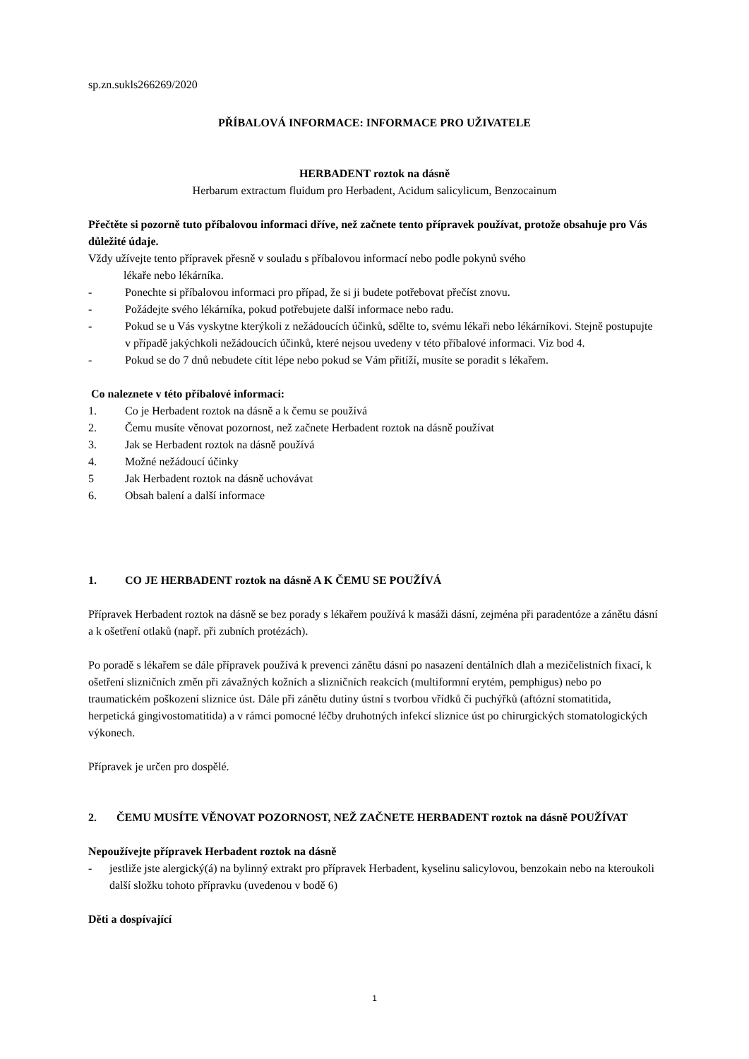sp.zn.sukls266269/2020
PŘÍBALOVÁ INFORMACE: INFORMACE PRO UŽIVATELE
HERBADENT roztok na dásně
Herbarum extractum fluidum pro Herbadent, Acidum salicylicum, Benzocainum
Přečtěte si pozorně tuto příbalovou informaci dříve, než začnete tento přípravek používat, protože obsahuje pro Vás důležité údaje.
Vždy užívejte tento přípravek přesně v souladu s příbalovou informací nebo podle pokynů svého
lékaře nebo lékárníka.
- Ponechte si příbalovou informaci pro případ, že si ji budete potřebovat přečíst znovu.
- Požádejte svého lékárníka, pokud potřebujete další informace nebo radu.
- Pokud se u Vás vyskytne kterýkoli z nežádoucích účinků, sdělte to, svému lékaři nebo lékárníkovi. Stejně postupujte v případě jakýchkoli nežádoucích účinků, které nejsou uvedeny v této příbalové informaci. Viz bod 4.
- Pokud se do 7 dnů nebudete cítit lépe nebo pokud se Vám přitíží, musíte se poradit s lékařem.
Co naleznete v této příbalové informaci:
1. Co je Herbadent roztok na dásně a k čemu se používá
2. Čemu musíte věnovat pozornost, než začnete Herbadent roztok na dásně používat
3. Jak se Herbadent roztok na dásně používá
4. Možné nežádoucí účinky
5 Jak Herbadent roztok na dásně uchovávat
6. Obsah balení a další informace
1. CO JE HERBADENT roztok na dásně A K ČEMU SE POUŽÍVÁ
Přípravek Herbadent roztok na dásně se bez porady s lékařem používá k masáži dásní, zejména při paradentóze a zánětu dásní a k ošetření otlaků (např. při zubních protézách).
Po poradě s lékařem se dále přípravek používá k prevenci zánětu dásní po nasazení dentálních dlah a mezičelistních fixací, k ošetření slizničních změn při závažných kožních a slizničních reakcích (multiformní erytém, pemphigus) nebo po traumatickém poškození sliznice úst. Dále při zánětu dutiny ústní s tvorbou vřídků či puchýřků (aftózní stomatitida, herpetická gingivostomatitida) a v rámci pomocné léčby druhotných infekcí sliznice úst po chirurgických stomatologických výkonech.
Přípravek je určen pro dospělé.
2. ČEMU MUSÍTE VĚNOVAT POZORNOST, NEŽ ZAČNETE HERBADENT roztok na dásně POUŽÍVAT
Nepoužívejte přípravek Herbadent roztok na dásně
- jestliže jste alergický(á) na bylinný extrakt pro přípravek Herbadent, kyselinu salicylovou, benzokain nebo na kteroukoli další složku tohoto přípravku (uvedenou v bodě 6)
Děti a dospívající
1